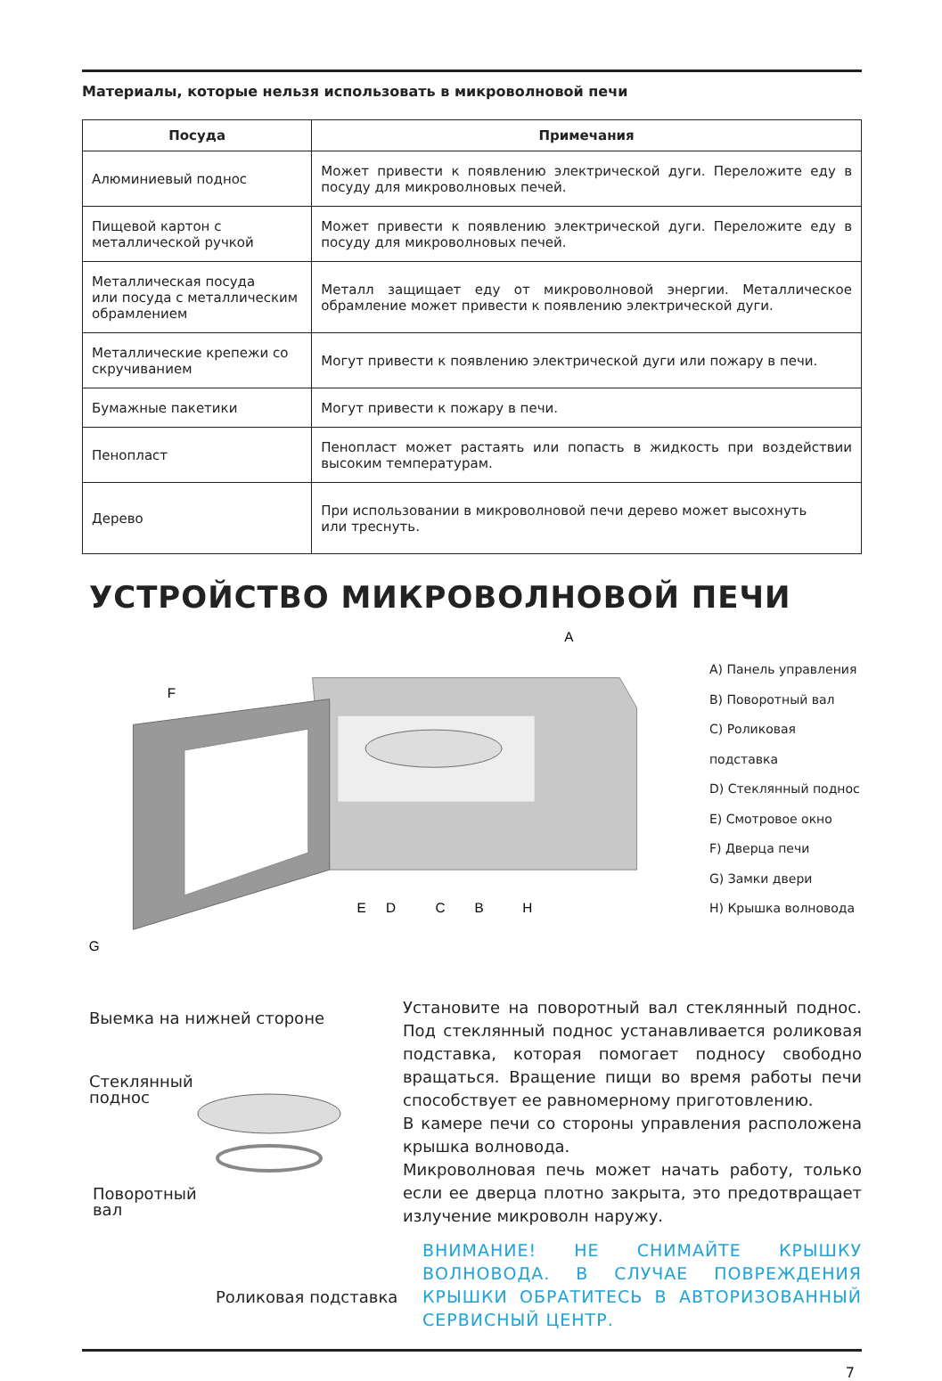Материалы, которые нельзя использовать в микроволновой печи
| Посуда | Примечания |
| --- | --- |
| Алюминиевый поднос | Может привести к появлению электрической дуги. Переложите еду в посуду для микроволновых печей. |
| Пищевой картон с металлической ручкой | Может привести к появлению электрической дуги. Переложите еду в посуду для микроволновых печей. |
| Металлическая посуда или посуда с металлическим обрамлением | Металл защищает еду от микроволновой энергии. Металлическое обрамление может привести к появлению электрической дуги. |
| Металлические крепежи со скручиванием | Могут привести к появлению электрической дуги или пожару в печи. |
| Бумажные пакетики | Могут привести к пожару в печи. |
| Пенопласт | Пенопласт может растаять или попасть в жидкость при воздействии высоким температурам. |
| Дерево | При использовании в микроволновой печи дерево может высохнуть или треснуть. |
УСТРОЙСТВО МИКРОВОЛНОВОЙ ПЕЧИ
A
F
G
E
D
C
B
H
A) Панель управления
B) Поворотный вал
C) Роликовая подставка
D) Стеклянный поднос
E) Смотровое окно
F) Дверца печи
G) Замки двери
H) Крышка волновода
Выемка на нижней стороне
Стеклянный
поднос
Поворотный
вал
Роликовая подставка
Установите на поворотный вал стеклянный поднос. Под стеклянный поднос устанавливается роликовая подставка, которая помогает подносу свободно вращаться. Вращение пищи во время работы печи способствует ее равномерному приготовлению.
В камере печи со стороны управления расположена крышка волновода.
Микроволновая печь может начать работу, только если ее дверца плотно закрыта, это предотвращает излучение микроволн наружу.
ВНИМАНИЕ! НЕ СНИМАЙТЕ КРЫШКУ ВОЛНОВОДА. В СЛУЧАЕ ПОВРЕЖДЕНИЯ КРЫШКИ ОБРАТИТЕСЬ В АВТОРИЗОВАННЫЙ СЕРВИСНЫЙ ЦЕНТР.
7